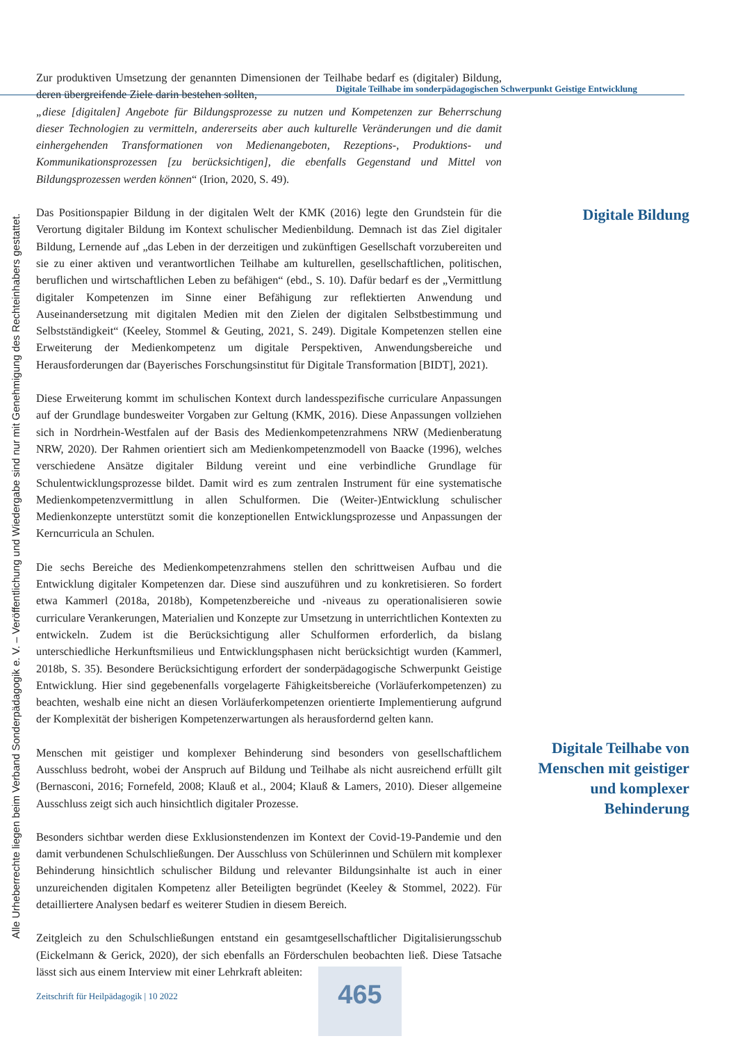Digitale Teilhabe im sonderpädagogischen Schwerpunkt Geistige Entwicklung
Alle Urheberrechte liegen beim Verband Sonderpädagogik e. V. – Veröffentlichung und Wiedergabe sind nur mit Genehmigung des Rechteinhabers gestattet.
Zur produktiven Umsetzung der genannten Dimensionen der Teilhabe bedarf es (digitaler) Bildung, deren übergreifende Ziele darin bestehen sollten,
„diese [digitalen] Angebote für Bildungsprozesse zu nutzen und Kompetenzen zur Beherrschung dieser Technologien zu vermitteln, andererseits aber auch kulturelle Veränderungen und die damit einhergehenden Transformationen von Medienangeboten, Rezeptions-, Produktions- und Kommunikationsprozessen [zu berücksichtigen], die ebenfalls Gegenstand und Mittel von Bildungsprozessen werden können“ (Irion, 2020, S. 49).
Das Positionspapier Bildung in der digitalen Welt der KMK (2016) legte den Grundstein für die Verortung digitaler Bildung im Kontext schulischer Medienbildung. Demnach ist das Ziel digitaler Bildung, Lernende auf „das Leben in der derzeitigen und zukünftigen Gesellschaft vorzubereiten und sie zu einer aktiven und verantwortlichen Teilhabe am kulturellen, gesellschaftlichen, politischen, beruflichen und wirtschaftlichen Leben zu befähigen“ (ebd., S. 10). Dafür bedarf es der „Vermittlung digitaler Kompetenzen im Sinne einer Befähigung zur reflektierten Anwendung und Auseinandersetzung mit digitalen Medien mit den Zielen der digitalen Selbstbestimmung und Selbstständigkeit“ (Keeley, Stommel & Geuting, 2021, S. 249). Digitale Kompetenzen stellen eine Erweiterung der Medienkompetenz um digitale Perspektiven, Anwendungsbereiche und Herausforderungen dar (Bayerisches Forschungsinstitut für Digitale Transformation [BIDT], 2021).
Diese Erweiterung kommt im schulischen Kontext durch landesspezifische curriculare Anpassungen auf der Grundlage bundesweiter Vorgaben zur Geltung (KMK, 2016). Diese Anpassungen vollziehen sich in Nordrhein-Westfalen auf der Basis des Medienkompetenzrahmens NRW (Medienberatung NRW, 2020). Der Rahmen orientiert sich am Medienkompetenzmodell von Baacke (1996), welches verschiedene Ansätze digitaler Bildung vereint und eine verbindliche Grundlage für Schulentwicklungsprozesse bildet. Damit wird es zum zentralen Instrument für eine systematische Medienkompetenzvermittlung in allen Schulformen. Die (Weiter-)Entwicklung schulischer Medienkonzepte unterstützt somit die konzeptionellen Entwicklungsprozesse und Anpassungen der Kerncurricula an Schulen.
Die sechs Bereiche des Medienkompetenzrahmens stellen den schrittweisen Aufbau und die Entwicklung digitaler Kompetenzen dar. Diese sind auszuführen und zu konkretisieren. So fordert etwa Kammerl (2018a, 2018b), Kompetenzbereiche und -niveaus zu operationalisieren sowie curriculare Verankerungen, Materialien und Konzepte zur Umsetzung in unterrichtlichen Kontexten zu entwickeln. Zudem ist die Berücksichtigung aller Schulformen erforderlich, da bislang unterschiedliche Herkunftsmilieus und Entwicklungsphasen nicht berücksichtigt wurden (Kammerl, 2018b, S. 35). Besondere Berücksichtigung erfordert der sonderpädagogische Schwerpunkt Geistige Entwicklung. Hier sind gegebenenfalls vorgelagerte Fähigkeitsbereiche (Vorläuferkompetenzen) zu beachten, weshalb eine nicht an diesen Vorläuferkompetenzen orientierte Implementierung aufgrund der Komplexität der bisherigen Kompetenzerwartungen als herausfordernd gelten kann.
Menschen mit geistiger und komplexer Behinderung sind besonders von gesellschaftlichem Ausschluss bedroht, wobei der Anspruch auf Bildung und Teilhabe als nicht ausreichend erfüllt gilt (Bernasconi, 2016; Fornefeld, 2008; Klauß et al., 2004; Klauß & Lamers, 2010). Dieser allgemeine Ausschluss zeigt sich auch hinsichtlich digitaler Prozesse.
Besonders sichtbar werden diese Exklusionstendenzen im Kontext der Covid-19-Pandemie und den damit verbundenen Schulschließungen. Der Ausschluss von Schülerinnen und Schülern mit komplexer Behinderung hinsichtlich schulischer Bildung und relevanter Bildungsinhalte ist auch in einer unzureichenden digitalen Kompetenz aller Beteiligten begründet (Keeley & Stommel, 2022). Für detailliertere Analysen bedarf es weiterer Studien in diesem Bereich.
Zeitgleich zu den Schulschließungen entstand ein gesamtgesellschaftlicher Digitalisierungsschub (Eickelmann & Gerick, 2020), der sich ebenfalls an Förderschulen beobachten ließ. Diese Tatsache lässt sich aus einem Interview mit einer Lehrkraft ableiten:
Digitale Bildung
Digitale Teilhabe von Menschen mit geistiger und komplexer Behinderung
Zeitschrift für Heilpädagogik | 10 2022
465